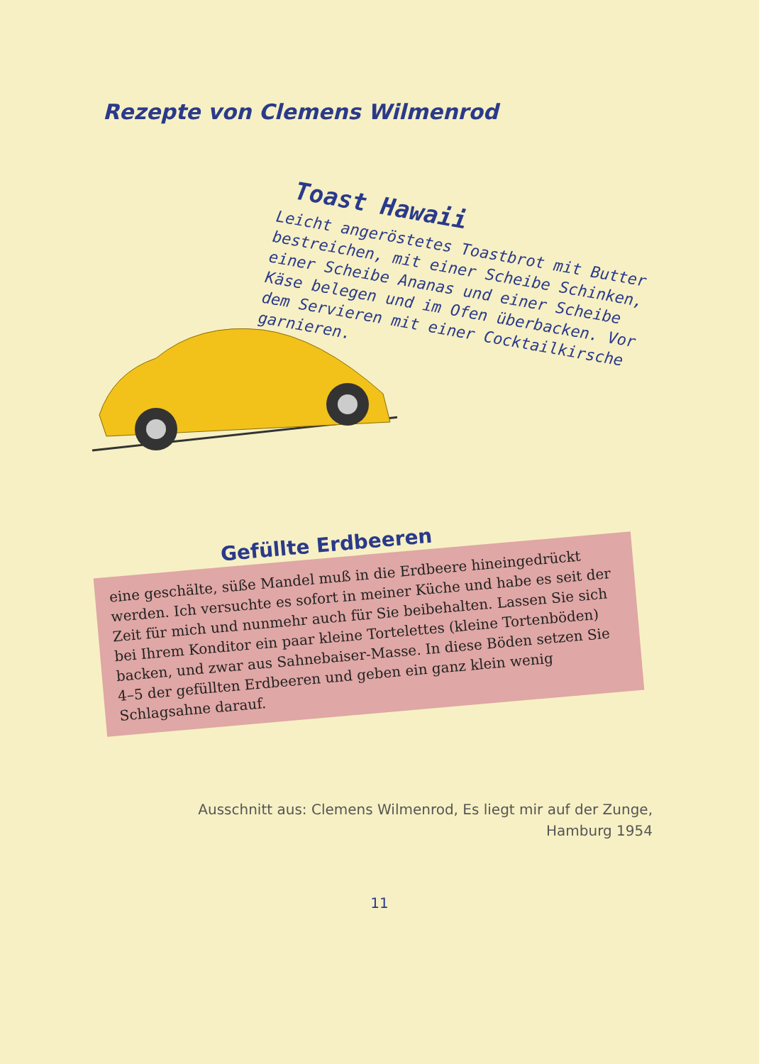Rezepte von Clemens Wilmenrod
Toast Hawaii
Leicht angeröstetes Toastbrot mit Butter bestreichen, mit einer Scheibe Schinken, einer Scheibe Ananas und einer Scheibe Käse belegen und im Ofen überbacken. Vor dem Servieren mit einer Cocktailkirsche garnieren.
Gefüllte Erdbeeren
eine geschälte, süße Mandel muß in die Erdbeere hineingedrückt werden. Ich versuchte es sofort in meiner Küche und habe es seit der Zeit für mich und nunmehr auch für Sie beibehalten. Lassen Sie sich bei Ihrem Konditor ein paar kleine Tortelettes (kleine Tortenböden) backen, und zwar aus Sahnebaiser-Masse. In diese Böden setzen Sie 4–5 der gefüllten Erdbeeren und geben ein ganz klein wenig Schlagsahne darauf.
Ausschnitt aus: Clemens Wilmenrod, Es liegt mir auf der Zunge,
Hamburg 1954
11